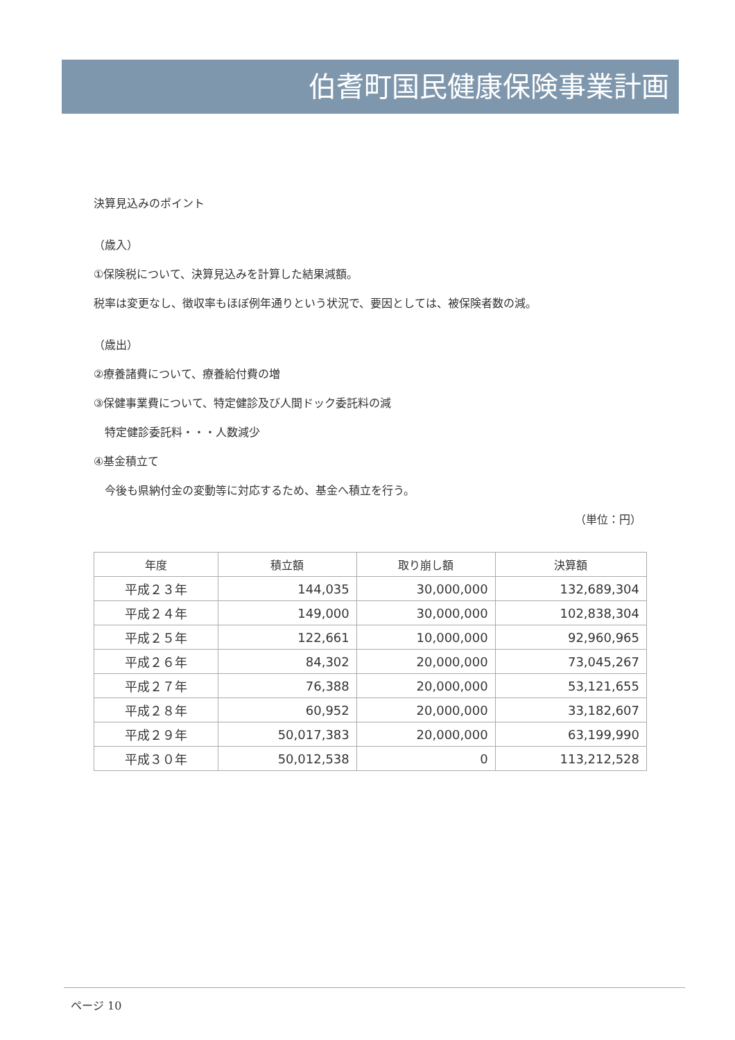伯耆町国民健康保険事業計画
決算見込みのポイント
（歳入）
①保険税について、決算見込みを計算した結果減額。
税率は変更なし、徴収率もほぼ例年通りという状況で、要因としては、被保険者数の減。
（歳出）
②療養諸費について、療養給付費の増
③保健事業費について、特定健診及び人間ドック委託料の減
　特定健診委託料・・・人数減少
④基金積立て
　今後も県納付金の変動等に対応するため、基金へ積立を行う。
（単位：円）
| 年度 | 積立額 | 取り崩し額 | 決算額 |
| --- | --- | --- | --- |
| 平成２３年 | 144,035 | 30,000,000 | 132,689,304 |
| 平成２４年 | 149,000 | 30,000,000 | 102,838,304 |
| 平成２５年 | 122,661 | 10,000,000 | 92,960,965 |
| 平成２６年 | 84,302 | 20,000,000 | 73,045,267 |
| 平成２７年 | 76,388 | 20,000,000 | 53,121,655 |
| 平成２８年 | 60,952 | 20,000,000 | 33,182,607 |
| 平成２９年 | 50,017,383 | 20,000,000 | 63,199,990 |
| 平成３０年 | 50,012,538 | 0 | 113,212,528 |
ページ 10